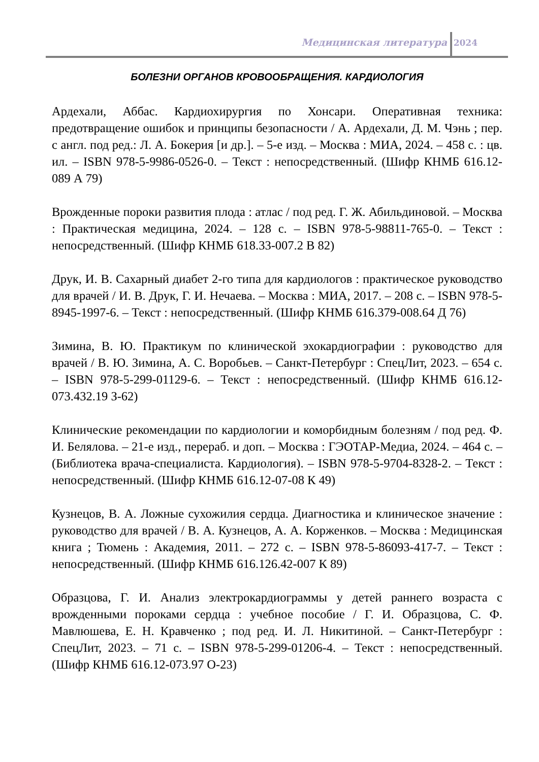Медицинская литература 2024
БОЛЕЗНИ ОРГАНОВ КРОВООБРАЩЕНИЯ. КАРДИОЛОГИЯ
Ардехали, Аббас. Кардиохирургия по Хонсари. Оперативная техника: предотвращение ошибок и принципы безопасности / А. Ардехали, Д. М. Чэнь ; пер. с англ. под ред.: Л. А. Бокерия [и др.]. – 5-е изд. – Москва : МИА, 2024. – 458 с. : цв. ил. – ISBN 978-5-9986-0526-0. – Текст : непосредственный. (Шифр КНМБ 616.12-089 А 79)
Врожденные пороки развития плода : атлас / под ред. Г. Ж. Абильдиновой. – Москва : Практическая медицина, 2024. – 128 с. – ISBN 978-5-98811-765-0. – Текст : непосредственный. (Шифр КНМБ 618.33-007.2 В 82)
Друк, И. В. Сахарный диабет 2-го типа для кардиологов : практическое руководство для врачей / И. В. Друк, Г. И. Нечаева. – Москва : МИА, 2017. – 208 с. – ISBN 978-5-8945-1997-6. – Текст : непосредственный. (Шифр КНМБ 616.379-008.64 Д 76)
Зимина, В. Ю. Практикум по клинической эхокардиографии : руководство для врачей / В. Ю. Зимина, А. С. Воробьев. – Санкт-Петербург : СпецЛит, 2023. – 654 с. – ISBN 978-5-299-01129-6. – Текст : непосредственный. (Шифр КНМБ 616.12-073.432.19 З-62)
Клинические рекомендации по кардиологии и коморбидным болезням / под ред. Ф. И. Белялова. – 21-е изд., перераб. и доп. – Москва : ГЭОТАР-Медиа, 2024. – 464 с. – (Библиотека врача-специалиста. Кардиология). – ISBN 978-5-9704-8328-2. – Текст : непосредственный. (Шифр КНМБ 616.12-07-08 К 49)
Кузнецов, В. А. Ложные сухожилия сердца. Диагностика и клиническое значение : руководство для врачей / В. А. Кузнецов, А. А. Корженков. – Москва : Медицинская книга ; Тюмень : Академия, 2011. – 272 с. – ISBN 978-5-86093-417-7. – Текст : непосредственный. (Шифр КНМБ 616.126.42-007 К 89)
Образцова, Г. И. Анализ электрокардиограммы у детей раннего возраста с врожденными пороками сердца : учебное пособие / Г. И. Образцова, С. Ф. Мавлюшева, Е. Н. Кравченко ; под ред. И. Л. Никитиной. – Санкт-Петербург : СпецЛит, 2023. – 71 с. – ISBN 978-5-299-01206-4. – Текст : непосредственный. (Шифр КНМБ 616.12-073.97 О-23)